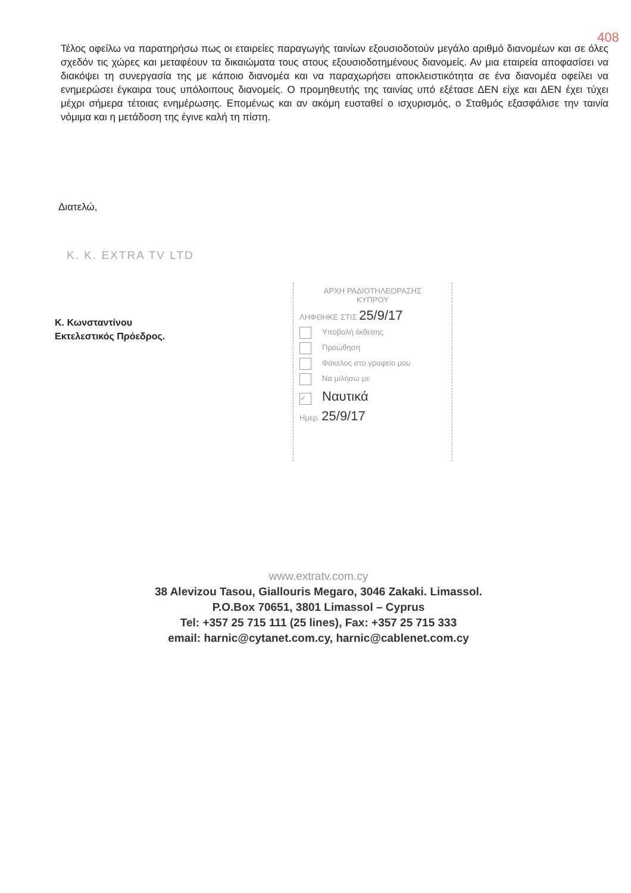408
Τέλος οφείλω να παρατηρήσω πως οι εταιρείες παραγωγής ταινίων εξουσιοδοτούν μεγάλο αριθμό διανομέων και σε όλες σχεδόν τις χώρες και μεταφέουν τα δικαιώματα τους στους εξουσιοδοτημένους διανομείς. Αν μια εταιρεία αποφασίσει να διακόψει τη συνεργασία της με κάποιο διανομέα και να παραχωρήσει αποκλειστικότητα σε ένα διανομέα οφείλει να ενημερώσει έγκαιρα τους υπόλοιπους διανομείς. Ο προμηθευτής της ταινίας υπό εξέτασε ΔΕΝ είχε και ΔΕΝ έχει τύχει μέχρι σήμερα τέτοιας ενημέρωσης. Επομένως και αν ακόμη ευσταθεί ο ισχυρισμός, ο Σταθμός εξασφάλισε την ταινία νόμιμα και η μετάδοση της έγινε καλή τη πίστη.
Διατελώ,
K. K. EXTRA TV LTD
Κ. Κωνσταντίνου
Εκτελεστικός Πρόεδρος.
ΑΡΧΗ ΡΑΔΙΟΤΗΛΕΟΡΑΣΗΣ
ΚΥΠΡΟΥ
ΛΗΦΘΗΚΕ ΣΤΙΣ 25/9/17
Υποβολή έκθεσης
Προώθηση
Φάκελος στο γραφείο μου
Να μιλήσω με
✓ Ναυτικά
Ημερ. 25/9/17
www.extratv.com.cy
38 Alevizou Tasou, Giallouris Megaro, 3046 Zakaki. Limassol.
P.O.Box 70651, 3801 Limassol – Cyprus
Tel: +357 25 715 111 (25 lines), Fax: +357 25 715 333
email: harnic@cytanet.com.cy, harnic@cablenet.com.cy